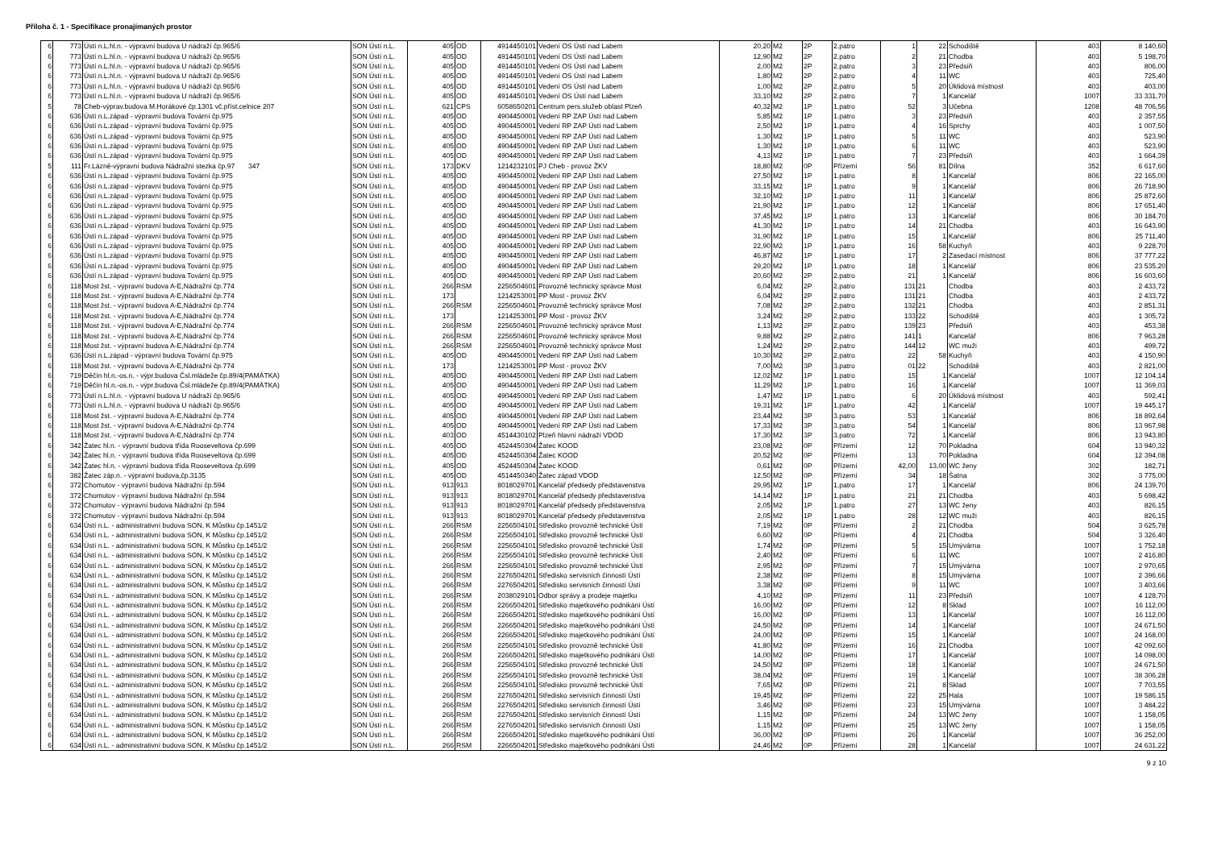Příloha č. 1 - Specifikace pronajímaných prostor
| 6 | 773 | Ústí n.L.hl.n. - výpravní budova U nádraží čp.965/6 | SON Ústí n.L. | 405 | OD | 4914450101 | Vedení OS Ústí nad Labem | 20,20 | M2 | 2P | 2.patro | 1 | 22 | Schodiště | 403 | 8 140,60 |
| 6 | 773 | Ústí n.L.hl.n. - výpravní budova U nádraží čp.965/6 | SON Ústí n.L. | 405 | OD | 4914450101 | Vedení OS Ústí nad Labem | 12,90 | M2 | 2P | 2.patro | 2 | 21 | Chodba | 403 | 5 198,70 |
| 6 | 773 | Ústí n.L.hl.n. - výpravní budova U nádraží čp.965/6 | SON Ústí n.L. | 405 | OD | 4914450101 | Vedení OS Ústí nad Labem | 2,00 | M2 | 2P | 2.patro | 3 | 23 | Předsíň | 403 | 806,00 |
| 6 | 773 | Ústí n.L.hl.n. - výpravní budova U nádraží čp.965/6 | SON Ústí n.L. | 405 | OD | 4914450101 | Vedení OS Ústí nad Labem | 1,80 | M2 | 2P | 2.patro | 4 | 11 | WC | 403 | 725,40 |
| 6 | 773 | Ústí n.L.hl.n. - výpravní budova U nádraží čp.965/6 | SON Ústí n.L. | 405 | OD | 4914450101 | Vedení OS Ústí nad Labem | 1,00 | M2 | 2P | 2.patro | 5 | 20 | Úklidová místnost | 403 | 403,00 |
| 6 | 773 | Ústí n.L.hl.n. - výpravní budova U nádraží čp.965/6 | SON Ústí n.L. | 405 | OD | 4914450101 | Vedení OS Ústí nad Labem | 33,10 | M2 | 2P | 2.patro | 7 | 1 | Kancelář | 1007 | 33 331,70 |
| 5 | 78 | Cheb-výprav.budova M.Horákové čp.1301 vč.příst.celnice 207 | SON Ústí n.L. | 621 | CPS | 6058650201 | Centrum pers.služeb oblast Plzeň | 40,32 | M2 | 1P | 1.patro | 52 | 3 | Učebna | 1208 | 48 706,56 |
| 6 | 636 | Ústí n.L.západ - výpravní budova Tovární čp.975 | SON Ústí n.L. | 405 | OD | 4904450001 | Vedení RP ZAP Ústí nad Labem | 5,85 | M2 | 1P | 1.patro | 3 | 23 | Předsíň | 403 | 2 357,55 |
| 6 | 636 | Ústí n.L.západ - výpravní budova Tovární čp.975 | SON Ústí n.L. | 405 | OD | 4904450001 | Vedení RP ZAP Ústí nad Labem | 2,50 | M2 | 1P | 1.patro | 4 | 16 | Sprchy | 403 | 1 007,50 |
| 6 | 636 | Ústí n.L.západ - výpravní budova Tovární čp.975 | SON Ústí n.L. | 405 | OD | 4904450001 | Vedení RP ZAP Ústí nad Labem | 1,30 | M2 | 1P | 1.patro | 5 | 11 | WC | 403 | 523,90 |
| 6 | 636 | Ústí n.L.západ - výpravní budova Tovární čp.975 | SON Ústí n.L. | 405 | OD | 4904450001 | Vedení RP ZAP Ústí nad Labem | 1,30 | M2 | 1P | 1.patro | 6 | 11 | WC | 403 | 523,90 |
| 6 | 636 | Ústí n.L.západ - výpravní budova Tovární čp.975 | SON Ústí n.L. | 405 | OD | 4904450001 | Vedení RP ZAP Ústí nad Labem | 4,13 | M2 | 1P | 1.patro | 7 | 23 | Předsíň | 403 | 1 664,39 |
| 5 | 111 | Fr.Lázně-výpravní budova Nádražní stezka čp.97 347 | SON Ústí n.L. | 173 | DKV | 1214232101 | PJ Cheb - provoz ŽKV | 18,80 | M2 | 0P | Přízemí | 56 | 81 | Dílna | 352 | 6 617,60 |
| 6 | 636 | Ústí n.L.západ - výpravní budova Tovární čp.975 | SON Ústí n.L. | 405 | OD | 4904450001 | Vedení RP ZAP Ústí nad Labem | 27,50 | M2 | 1P | 1.patro | 8 | 1 | Kancelář | 806 | 22 165,00 |
| 6 | 636 | Ústí n.L.západ - výpravní budova Tovární čp.975 | SON Ústí n.L. | 405 | OD | 4904450001 | Vedení RP ZAP Ústí nad Labem | 33,15 | M2 | 1P | 1.patro | 9 | 1 | Kancelář | 806 | 26 718,90 |
| 6 | 636 | Ústí n.L.západ - výpravní budova Tovární čp.975 | SON Ústí n.L. | 405 | OD | 4904450001 | Vedení RP ZAP Ústí nad Labem | 32,10 | M2 | 1P | 1.patro | 11 | 1 | Kancelář | 806 | 25 872,60 |
| 6 | 636 | Ústí n.L.západ - výpravní budova Tovární čp.975 | SON Ústí n.L. | 405 | OD | 4904450001 | Vedení RP ZAP Ústí nad Labem | 21,90 | M2 | 1P | 1.patro | 12 | 1 | Kancelář | 806 | 17 651,40 |
| 6 | 636 | Ústí n.L.západ - výpravní budova Tovární čp.975 | SON Ústí n.L. | 405 | OD | 4904450001 | Vedení RP ZAP Ústí nad Labem | 37,45 | M2 | 1P | 1.patro | 13 | 1 | Kancelář | 806 | 30 184,70 |
| 6 | 636 | Ústí n.L.západ - výpravní budova Tovární čp.975 | SON Ústí n.L. | 405 | OD | 4904450001 | Vedení RP ZAP Ústí nad Labem | 41,30 | M2 | 1P | 1.patro | 14 | 21 | Chodba | 403 | 16 643,90 |
| 6 | 636 | Ústí n.L.západ - výpravní budova Tovární čp.975 | SON Ústí n.L. | 405 | OD | 4904450001 | Vedení RP ZAP Ústí nad Labem | 31,90 | M2 | 1P | 1.patro | 15 | 1 | Kancelář | 806 | 25 711,40 |
| 6 | 636 | Ústí n.L.západ - výpravní budova Tovární čp.975 | SON Ústí n.L. | 405 | OD | 4904450001 | Vedení RP ZAP Ústí nad Labem | 22,90 | M2 | 1P | 1.patro | 16 | 58 | Kuchyň | 403 | 9 228,70 |
| 6 | 636 | Ústí n.L.západ - výpravní budova Tovární čp.975 | SON Ústí n.L. | 405 | OD | 4904450001 | Vedení RP ZAP Ústí nad Labem | 46,87 | M2 | 1P | 1.patro | 17 | 2 | Zasedací místnost | 806 | 37 777,22 |
| 6 | 636 | Ústí n.L.západ - výpravní budova Tovární čp.975 | SON Ústí n.L. | 405 | OD | 4904450001 | Vedení RP ZAP Ústí nad Labem | 29,20 | M2 | 1P | 1.patro | 18 | 1 | Kancelář | 806 | 23 535,20 |
| 6 | 636 | Ústí n.L.západ - výpravní budova Tovární čp.975 | SON Ústí n.L. | 405 | OD | 4904450001 | Vedení RP ZAP Ústí nad Labem | 20,60 | M2 | 2P | 2.patro | 21 | 1 | Kancelář | 806 | 16 603,60 |
| 6 | 118 | Most žst. - výpravní budova A-E,Nádražní čp.774 | SON Ústí n.L. | 266 | RSM | 2256504601 | Provozně technický správce Most | 6,04 | M2 | 2P | 2.patro | 131 | 21 | Chodba | 403 | 2 433,72 |
| 6 | 118 | Most žst. - výpravní budova A-E,Nádražní čp.774 | SON Ústí n.L. | 173 | | 1214253001 | PP Most - provoz ŽKV | 6,04 | M2 | 2P | 2.patro | 131 | 21 | Chodba | 403 | 2 433,72 |
| 6 | 118 | Most žst. - výpravní budova A-E,Nádražní čp.774 | SON Ústí n.L. | 266 | RSM | 2256504601 | Provozně technický správce Most | 7,08 | M2 | 2P | 2.patro | 132 | 21 | Chodba | 403 | 2 851,31 |
| 6 | 118 | Most žst. - výpravní budova A-E,Nádražní čp.774 | SON Ústí n.L. | 173 | | 1214253001 | PP Most - provoz ŽKV | 3,24 | M2 | 2P | 2.patro | 133 | 22 | Schodiště | 403 | 1 305,72 |
| 6 | 118 | Most žst. - výpravní budova A-E,Nádražní čp.774 | SON Ústí n.L. | 266 | RSM | 2256504601 | Provozně technický správce Most | 1,13 | M2 | 2P | 2.patro | 139 | 23 | Předsíň | 403 | 453,38 |
| 6 | 118 | Most žst. - výpravní budova A-E,Nádražní čp.774 | SON Ústí n.L. | 266 | RSM | 2256504601 | Provozně technický správce Most | 9,88 | M2 | 2P | 2.patro | 141 | 1 | Kancelář | 806 | 7 963,28 |
| 6 | 118 | Most žst. - výpravní budova A-E,Nádražní čp.774 | SON Ústí n.L. | 266 | RSM | 2256504601 | Provozně technický správce Most | 1,24 | M2 | 2P | 2.patro | 144 | 12 | WC muži | 403 | 499,72 |
| 6 | 636 | Ústí n.L.západ - výpravní budova Tovární čp.975 | SON Ústí n.L. | 405 | OD | 4904450001 | Vedení RP ZAP Ústí nad Labem | 10,30 | M2 | 2P | 2.patro | 22 | 58 | Kuchyň | 403 | 4 150,90 |
| 6 | 118 | Most žst. - výpravní budova A-E,Nádražní čp.774 | SON Ústí n.L. | 173 | | 1214253001 | PP Most - provoz ŽKV | 7,00 | M2 | 3P | 3.patro | 01 | 22 | Schodiště | 403 | 2 821,00 |
| 6 | 719 | Děčín hl.n.-os.n. - výpr.budova Čsl.mládeže čp.89/4(PAMÁTKA) | SON Ústí n.L. | 405 | OD | 4904450001 | Vedení RP ZAP Ústí nad Labem | 12,02 | M2 | 1P | 1.patro | 15 | 1 | Kancelář | 1007 | 12 104,14 |
| 6 | 719 | Děčín hl.n.-os.n. - výpr.budova Čsl.mládeže čp.89/4(PAMÁTKA) | SON Ústí n.L. | 405 | OD | 4904450001 | Vedení RP ZAP Ústí nad Labem | 11,29 | M2 | 1P | 1.patro | 16 | 1 | Kancelář | 1007 | 11 369,03 |
| 6 | 773 | Ústí n.L.hl.n. - výpravní budova U nádraží čp.965/6 | SON Ústí n.L. | 405 | OD | 4904450001 | Vedení RP ZAP Ústí nad Labem | 1,47 | M2 | 1P | 1.patro | 6 | 20 | Úklidová místnost | 403 | 592,41 |
| 6 | 773 | Ústí n.L.hl.n. - výpravní budova U nádraží čp.965/6 | SON Ústí n.L. | 405 | OD | 4904450001 | Vedení RP ZAP Ústí nad Labem | 19,31 | M2 | 1P | 1.patro | 42 | 1 | Kancelář | 1007 | 19 445,17 |
| 6 | 118 | Most žst. - výpravní budova A-E,Nádražní čp.774 | SON Ústí n.L. | 405 | OD | 4904450001 | Vedení RP ZAP Ústí nad Labem | 23,44 | M2 | 3P | 3.patro | 53 | 1 | Kancelář | 806 | 18 892,64 |
| 6 | 118 | Most žst. - výpravní budova A-E,Nádražní čp.774 | SON Ústí n.L. | 405 | OD | 4904450001 | Vedení RP ZAP Ústí nad Labem | 17,33 | M2 | 3P | 3.patro | 54 | 1 | Kancelář | 806 | 13 967,98 |
| 6 | 118 | Most žst. - výpravní budova A-E,Nádražní čp.774 | SON Ústí n.L. | 403 | OD | 4514430102 | Plzeň hlavní nádraží VDOD | 17,30 | M2 | 3P | 3.patro | 72 | 1 | Kancelář | 806 | 13 943,80 |
| 6 | 342 | Žatec hl.n. - výpravní budova třída Rooseveltova čp.699 | SON Ústí n.L. | 405 | OD | 4524450304 | Žatec KOOD | 23,08 | M2 | 0P | Přízemí | 12 | 70 | Pokladna | 604 | 13 940,32 |
| 6 | 342 | Žatec hl.n. - výpravní budova třída Rooseveltova čp.699 | SON Ústí n.L. | 405 | OD | 4524450304 | Žatec KOOD | 20,52 | M2 | 0P | Přízemí | 13 | 70 | Pokladna | 604 | 12 394,08 |
| 6 | 342 | Žatec hl.n. - výpravní budova třída Rooseveltova čp.699 | SON Ústí n.L. | 405 | OD | 4524450304 | Žatec KOOD | 0,61 | M2 | 0P | Přízemí | 42,00 | 13,00 | WC ženy | 302 | 182,71 |
| 6 | 382 | Žatec záp.n. - výpravní budova,čp.3135 | SON Ústí n.L. | 405 | OD | 4514450340 | Žatec západ VDOD | 12,50 | M2 | 0P | Přízemí | 34 | 18 | Šatna | 302 | 3 775,00 |
| 6 | 372 | Chomutov - výpravní budova Nádražní čp.594 | SON Ústí n.L. | 913 | 913 | 8018029701 | Kancelář předsedy představenstva | 29,95 | M2 | 1P | 1.patro | 17 | 1 | Kancelář | 806 | 24 139,70 |
| 6 | 372 | Chomutov - výpravní budova Nádražní čp.594 | SON Ústí n.L. | 913 | 913 | 8018029701 | Kancelář předsedy představenstva | 14,14 | M2 | 1P | 1.patro | 21 | 21 | Chodba | 403 | 5 698,42 |
| 6 | 372 | Chomutov - výpravní budova Nádražní čp.594 | SON Ústí n.L. | 913 | 913 | 8018029701 | Kancelář předsedy představenstva | 2,05 | M2 | 1P | 1.patro | 27 | 13 | WC ženy | 403 | 826,15 |
| 6 | 372 | Chomutov - výpravní budova Nádražní čp.594 | SON Ústí n.L. | 913 | 913 | 8018029701 | Kancelář předsedy představenstva | 2,05 | M2 | 1P | 1.patro | 28 | 12 | WC muži | 403 | 826,15 |
| 6 | 634 | Ústí n.L. - administrativní budova SON, K Můstku čp.1451/2 | SON Ústí n.L. | 266 | RSM | 2256504101 | Středisko provozně technické Ústí | 7,19 | M2 | 0P | Přízemí | 2 | 21 | Chodba | 504 | 3 625,78 |
| 6 | 634 | Ústí n.L. - administrativní budova SON, K Můstku čp.1451/2 | SON Ústí n.L. | 266 | RSM | 2256504101 | Středisko provozně technické Ústí | 6,60 | M2 | 0P | Přízemí | 4 | 21 | Chodba | 504 | 3 326,40 |
| 6 | 634 | Ústí n.L. - administrativní budova SON, K Můstku čp.1451/2 | SON Ústí n.L. | 266 | RSM | 2256504101 | Středisko provozně technické Ústí | 1,74 | M2 | 0P | Přízemí | 5 | 15 | Umývárna | 1007 | 1 752,18 |
| 6 | 634 | Ústí n.L. - administrativní budova SON, K Můstku čp.1451/2 | SON Ústí n.L. | 266 | RSM | 2256504101 | Středisko provozně technické Ústí | 2,40 | M2 | 0P | Přízemí | 6 | 11 | WC | 1007 | 2 416,80 |
| 6 | 634 | Ústí n.L. - administrativní budova SON, K Můstku čp.1451/2 | SON Ústí n.L. | 266 | RSM | 2256504101 | Středisko provozně technické Ústí | 2,95 | M2 | 0P | Přízemí | 7 | 15 | Umývárna | 1007 | 2 970,65 |
| 6 | 634 | Ústí n.L. - administrativní budova SON, K Můstku čp.1451/2 | SON Ústí n.L. | 266 | RSM | 2276504201 | Středisko servisních činností Ústí | 2,38 | M2 | 0P | Přízemí | 8 | 15 | Umývárna | 1007 | 2 396,66 |
| 6 | 634 | Ústí n.L. - administrativní budova SON, K Můstku čp.1451/2 | SON Ústí n.L. | 266 | RSM | 2276504201 | Středisko servisních činností Ústí | 3,38 | M2 | 0P | Přízemí | 9 | 11 | WC | 1007 | 3 403,66 |
| 6 | 634 | Ústí n.L. - administrativní budova SON, K Můstku čp.1451/2 | SON Ústí n.L. | 266 | RSM | 2038029101 | Odbor správy a prodeje majetku | 4,10 | M2 | 0P | Přízemí | 11 | 23 | Předsíň | 1007 | 4 128,70 |
| 6 | 634 | Ústí n.L. - administrativní budova SON, K Můstku čp.1451/2 | SON Ústí n.L. | 266 | RSM | 2266504201 | Středisko majetkového podnikání Ústí | 16,00 | M2 | 0P | Přízemí | 12 | 8 | Sklad | 1007 | 16 112,00 |
| 6 | 634 | Ústí n.L. - administrativní budova SON, K Můstku čp.1451/2 | SON Ústí n.L. | 266 | RSM | 2266504201 | Středisko majetkového podnikání Ústí | 16,00 | M2 | 0P | Přízemí | 13 | 1 | Kancelář | 1007 | 16 112,00 |
| 6 | 634 | Ústí n.L. - administrativní budova SON, K Můstku čp.1451/2 | SON Ústí n.L. | 266 | RSM | 2266504201 | Středisko majetkového podnikání Ústí | 24,50 | M2 | 0P | Přízemí | 14 | 1 | Kancelář | 1007 | 24 671,50 |
| 6 | 634 | Ústí n.L. - administrativní budova SON, K Můstku čp.1451/2 | SON Ústí n.L. | 266 | RSM | 2266504201 | Středisko majetkového podnikání Ústí | 24,00 | M2 | 0P | Přízemí | 15 | 1 | Kancelář | 1007 | 24 168,00 |
| 6 | 634 | Ústí n.L. - administrativní budova SON, K Můstku čp.1451/2 | SON Ústí n.L. | 266 | RSM | 2256504101 | Středisko provozně technické Ústí | 41,80 | M2 | 0P | Přízemí | 16 | 21 | Chodba | 1007 | 42 092,60 |
| 6 | 634 | Ústí n.L. - administrativní budova SON, K Můstku čp.1451/2 | SON Ústí n.L. | 266 | RSM | 2266504201 | Středisko majetkového podnikání Ústí | 14,00 | M2 | 0P | Přízemí | 17 | 1 | Kancelář | 1007 | 14 098,00 |
| 6 | 634 | Ústí n.L. - administrativní budova SON, K Můstku čp.1451/2 | SON Ústí n.L. | 266 | RSM | 2256504101 | Středisko provozně technické Ústí | 24,50 | M2 | 0P | Přízemí | 18 | 1 | Kancelář | 1007 | 24 671,50 |
| 6 | 634 | Ústí n.L. - administrativní budova SON, K Můstku čp.1451/2 | SON Ústí n.L. | 266 | RSM | 2256504101 | Středisko provozně technické Ústí | 38,04 | M2 | 0P | Přízemí | 19 | 1 | Kancelář | 1007 | 38 306,28 |
| 6 | 634 | Ústí n.L. - administrativní budova SON, K Můstku čp.1451/2 | SON Ústí n.L. | 266 | RSM | 2256504101 | Středisko provozně technické Ústí | 7,65 | M2 | 0P | Přízemí | 21 | 8 | Sklad | 1007 | 7 703,55 |
| 6 | 634 | Ústí n.L. - administrativní budova SON, K Můstku čp.1451/2 | SON Ústí n.L. | 266 | RSM | 2276504201 | Středisko servisních činností Ústí | 19,45 | M2 | 0P | Přízemí | 22 | 25 | Hala | 1007 | 19 586,15 |
| 6 | 634 | Ústí n.L. - administrativní budova SON, K Můstku čp.1451/2 | SON Ústí n.L. | 266 | RSM | 2276504201 | Středisko servisních činností Ústí | 3,46 | M2 | 0P | Přízemí | 23 | 15 | Umývárna | 1007 | 3 484,22 |
| 6 | 634 | Ústí n.L. - administrativní budova SON, K Můstku čp.1451/2 | SON Ústí n.L. | 266 | RSM | 2276504201 | Středisko servisních činností Ústí | 1,15 | M2 | 0P | Přízemí | 24 | 13 | WC ženy | 1007 | 1 158,05 |
| 6 | 634 | Ústí n.L. - administrativní budova SON, K Můstku čp.1451/2 | SON Ústí n.L. | 266 | RSM | 2276504201 | Středisko servisních činností Ústí | 1,15 | M2 | 0P | Přízemí | 25 | 13 | WC ženy | 1007 | 1 158,05 |
| 6 | 634 | Ústí n.L. - administrativní budova SON, K Můstku čp.1451/2 | SON Ústí n.L. | 266 | RSM | 2266504201 | Středisko majetkového podnikání Ústí | 36,00 | M2 | 0P | Přízemí | 26 | 1 | Kancelář | 1007 | 36 252,00 |
| 6 | 634 | Ústí n.L. - administrativní budova SON, K Můstku čp.1451/2 | SON Ústí n.L. | 266 | RSM | 2266504201 | Středisko majetkového podnikání Ústí | 24,46 | M2 | 0P | Přízemí | 28 | 1 | Kancelář | 1007 | 24 631,22 |
9 z 10